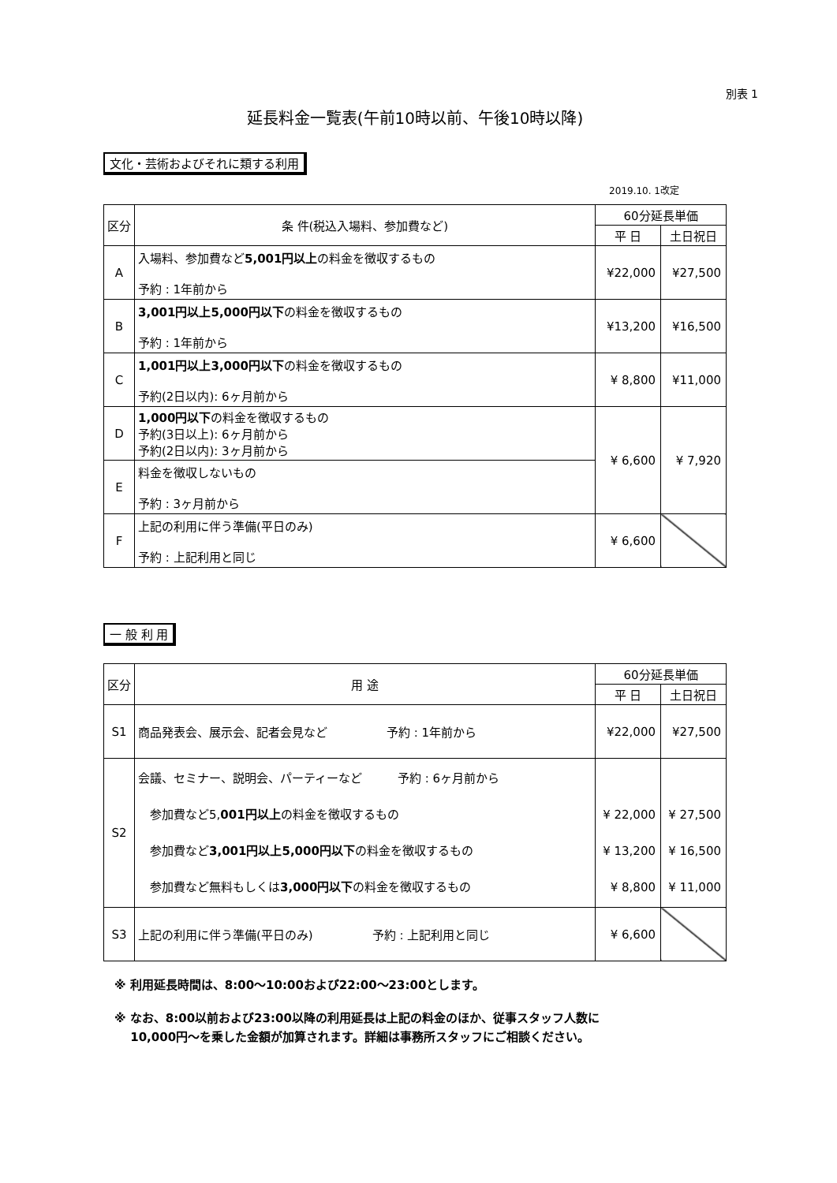別表 1
延長料金一覧表(午前10時以前、午後10時以降)
文化・芸術およびそれに類する利用
2019.10. 1改定
| 区分 | 条 件(税込入場料、参加費など) | 60分延長単価 | |
| --- | --- | --- | --- |
| | | 平 日 | 土日祝日 |
| A | 入場料、参加費など 5,001円以上 の料金を徴収するもの 予約 : 1年前から | ¥22,000 | ¥27,500 |
| B | 3,001円以上5,000円以下 の料金を徴収するもの 予約 : 1年前から | ¥13,200 | ¥16,500 |
| C | 1,001円以上3,000円以下 の料金を徴収するもの 予約(2日以内): 6ヶ月前から | ¥ 8,800 | ¥11,000 |
| D | 1,000円以下 の料金を徴収するもの 予約(3日以上): 6ヶ月前から 予約(2日以内): 3ヶ月前から | ¥ 6,600 | ¥ 7,920 |
| E | 料金を徴収しないもの 予約 : 3ヶ月前から | | |
| F | 上記の利用に伴う準備(平日のみ) 予約 : 上記利用と同じ | ¥ 6,600 | |
一 般 利 用
| 区分 | 用 途 | 60分延長単価 | |
| --- | --- | --- | --- |
| | | 平 日 | 土日祝日 |
| S1 | 商品発表会、展示会、記者会見など 予約 : 1年前から | ¥22,000 | ¥27,500 |
| S2 | 会議、セミナー、説明会、パーティーなど 予約 : 6ヶ月前から 参加費など5, 001円以上 の料金を徴収するもの 参加費など 3,001円以上5,000円以下 の料金を徴収するもの 参加費など無料もしくは 3,000円以下 の料金を徴収するもの | ¥ 22,000 ¥ 13,200 ¥ 8,800 | ¥ 27,500 ¥ 16,500 ¥ 11,000 |
| S3 | 上記の利用に伴う準備(平日のみ) 予約 : 上記利用と同じ | ¥ 6,600 | |
※ 利用延長時間は、8:00～10:00および22:00～23:00とします。
※ なお、8:00以前および23:00以降の利用延長は上記の料金のほか、従事スタッフ人数に
　 10,000円～を乗した金額が加算されます。詳細は事務所スタッフにご相談ください。